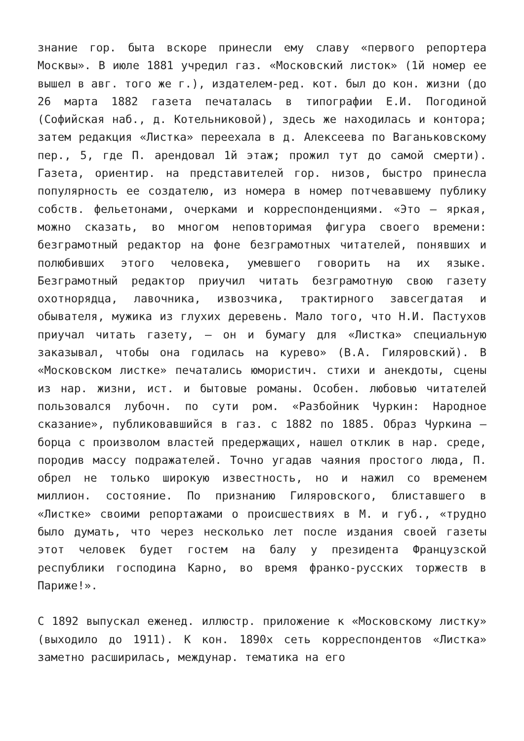знание гор. быта вскоре принесли ему славу «первого репортера Москвы». В июле 1881 учредил газ. «Московский листок» (1й номер ее вышел в авг. того же г.), издателем-ред. кот. был до кон. жизни (до 26 марта 1882 газета печаталась в типографии Е.И. Погодиной (Софийская наб., д. Котельниковой), здесь же находилась и контора; затем редакция «Листка» переехала в д. Алексеева по Ваганьковскому пер., 5, где П. арендовал 1й этаж; прожил тут до самой смерти). Газета, ориентир. на представителей гор. низов, быстро принесла популярность ее создателю, из номера в номер потчевавшему публику собств. фельетонами, очерками и корреспонденциями. «Это — яркая, можно сказать, во многом неповторимая фигура своего времени: безграмотный редактор на фоне безграмотных читателей, понявших и полюбивших этого человека, умевшего говорить на их языке. Безграмотный редактор приучил читать безграмотную свою газету охотнорядца, лавочника, извозчика, трактирного завсегдатая и обывателя, мужика из глухих деревень. Мало того, что Н.И. Пастухов приучал читать газету, — он и бумагу для «Листка» специальную заказывал, чтобы она годилась на курево» (В.А. Гиляровский). В «Московском листке» печатались юмористич. стихи и анекдоты, сцены из нар. жизни, ист. и бытовые романы. Особен. любовью читателей пользовался лубочн. по сути ром. «Разбойник Чуркин: Народное сказание», публиковавшийся в газ. с 1882 по 1885. Образ Чуркина — борца с произволом властей предержащих, нашел отклик в нар. среде, породив массу подражателей. Точно угадав чаяния простого люда, П. обрел не только широкую известность, но и нажил со временем миллион. состояние. По признанию Гиляровского, блиставшего в «Листке» своими репортажами о происшествиях в М. и губ., «трудно было думать, что через несколько лет после издания своей газеты этот человек будет гостем на балу у президента Французской республики господина Карно, во время франко-русских торжеств в Париже!».
С 1892 выпускал еженед. иллюстр. приложение к «Московскому листку» (выходило до 1911). К кон. 1890х сеть корреспондентов «Листка» заметно расширилась, междунар. тематика на его